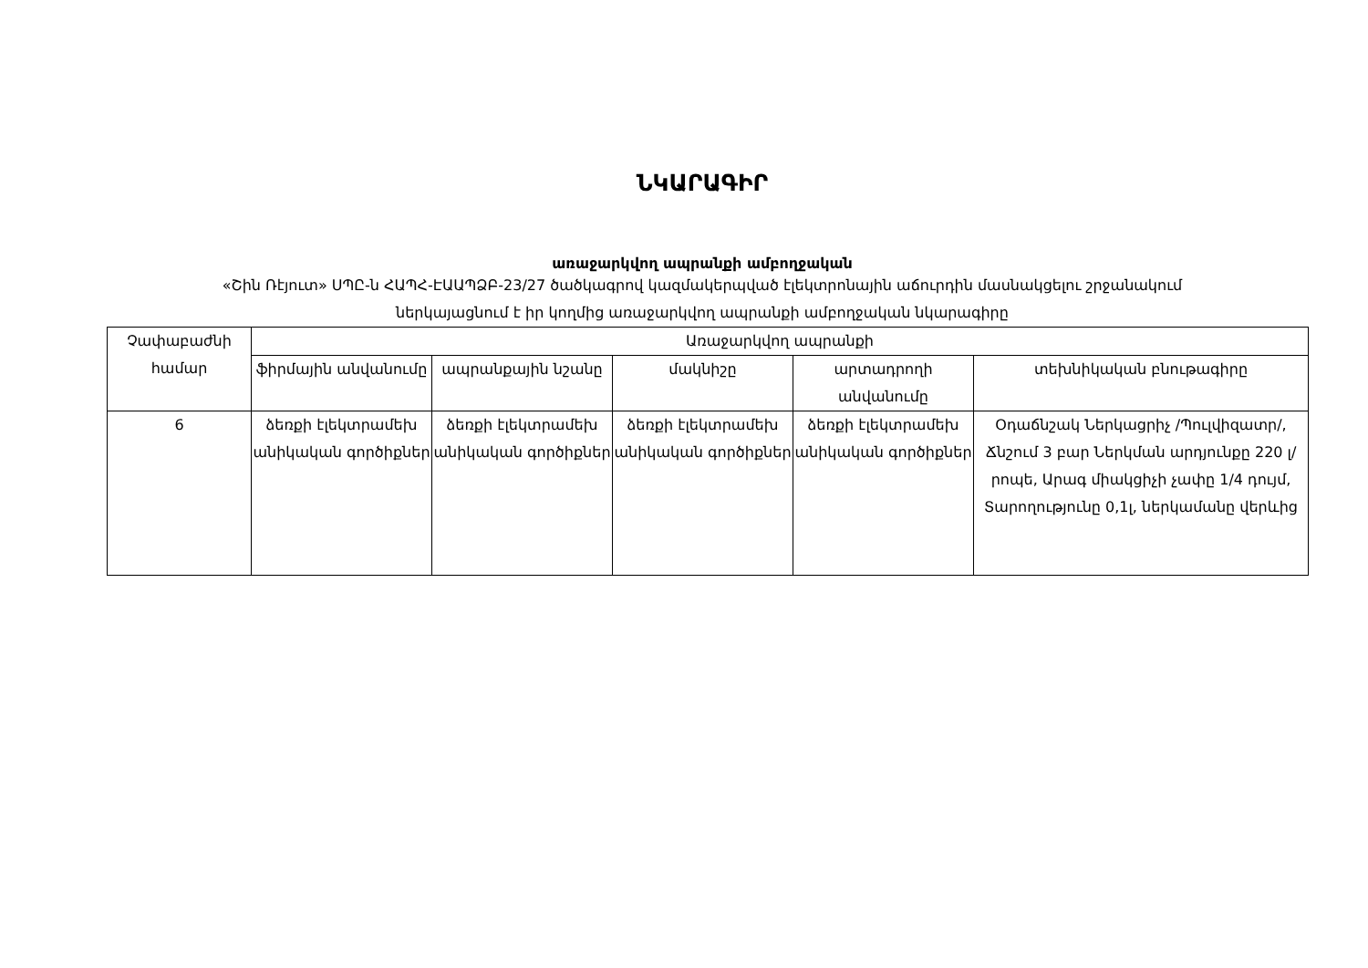ՆԿԱՐԱԳԻՐ
առաջարկվող ապրանքի ամբողջական
«Շին Ռէյուտ» ՍՊԸ-ն ՀԱՊՀ-ԷԱԱՊՁԲ-23/27 ծածկագրով կազմակերպված էլեկտրոնային աճուրդին մասնակցելու շրջանակում
ներկայացնում է իր կողմից առաջարկվող ապրանքի ամբողջական նկարագիրը
| Չափաբաժնի համար | Առաջարկվող ապրանքի | | | | |
| --- | --- | --- | --- | --- | --- |
| | ֆիրմային անվանումը | ապրանքային նշանը | մակնիշը | արտադրողի անվանումը | տեխնիկական բնութագիրը |
| 6 | ձեռքի էլեկտրամեխ անիկական գործիքներ | ձեռքի էլեկտրամեխ անիկական գործիքներ | ձեռքի էլեկտրամեխ անիկական գործիքներ | ձեռքի էլեկտրամեխ անիկական գործիքներ | Օդաճնշակ Ներկացրիչ /Պուլվիզատր/, Ճնշում 3 բար Ներկման արդյունքը 220 լ/րոպե, Արագ միակցիչի չափը 1/4 դույմ, Տարողությունը 0,1լ, ներկամանը վերևից |